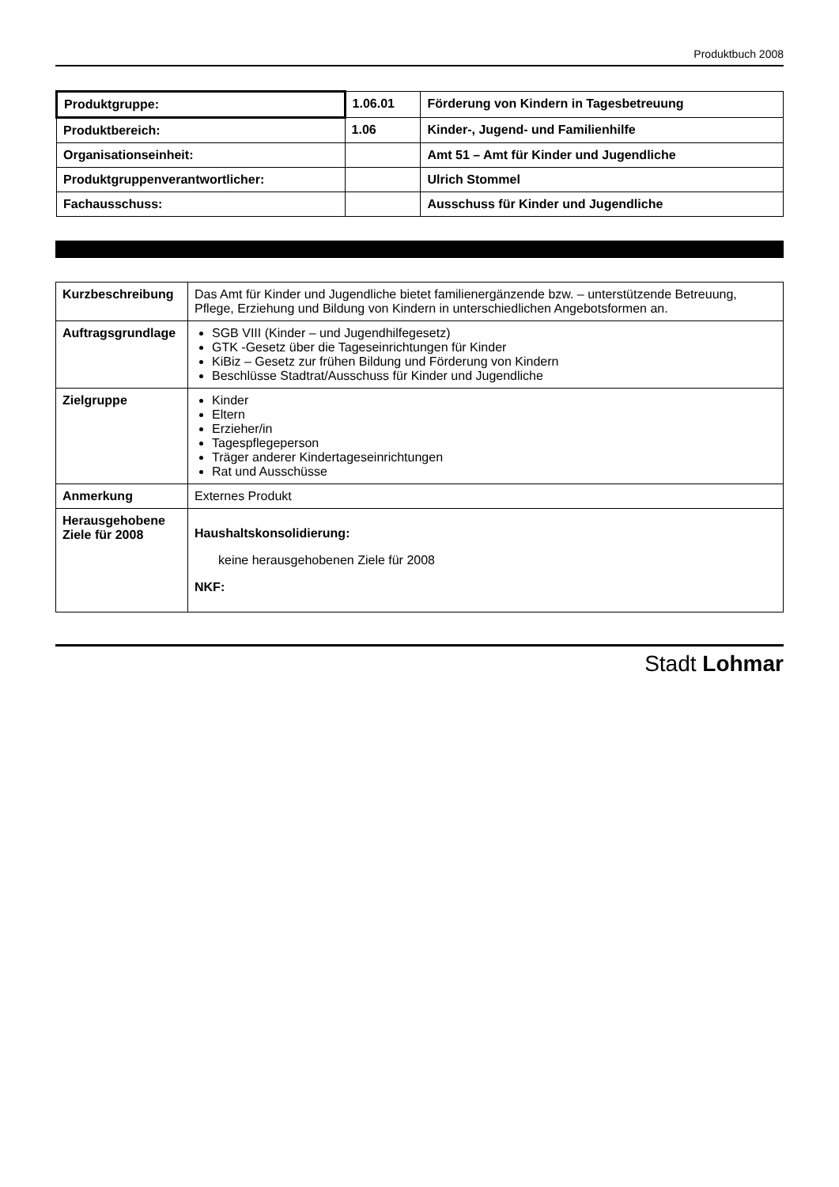Produktbuch 2008
| Produktgruppe: | 1.06.01 | Förderung von Kindern in Tagesbetreuung |
| Produktbereich: | 1.06 | Kinder-, Jugend- und Familienhilfe |
| Organisationseinheit: | | Amt 51 – Amt für Kinder und Jugendliche |
| Produktgruppenverantwortlicher: | | Ulrich Stommel |
| Fachausschuss: | | Ausschuss für Kinder und Jugendliche |
| Kurzbeschreibung | Das Amt für Kinder und Jugendliche bietet familienergänzende bzw. – unterstützende Betreuung, Pflege, Erziehung und Bildung von Kindern in unterschiedlichen Angebotsformen an. |
| Auftragsgrundlage | SGB VIII (Kinder – und Jugendhilfegesetz) GTK -Gesetz über die Tageseinrichtungen für Kinder KiBiz – Gesetz zur frühen Bildung und Förderung von Kindern Beschlüsse Stadtrat/Ausschuss für Kinder und Jugendliche |
| Zielgruppe | Kinder Eltern Erzieher/in Tagespflegeperson Träger anderer Kindertageseinrichtungen Rat und Ausschüsse |
| Anmerkung | Externes Produkt |
| Herausgehobene Ziele für 2008 | Haushaltskonsolidierung: keine herausgehobenen Ziele für 2008 NKF: |
Stadt Lohmar